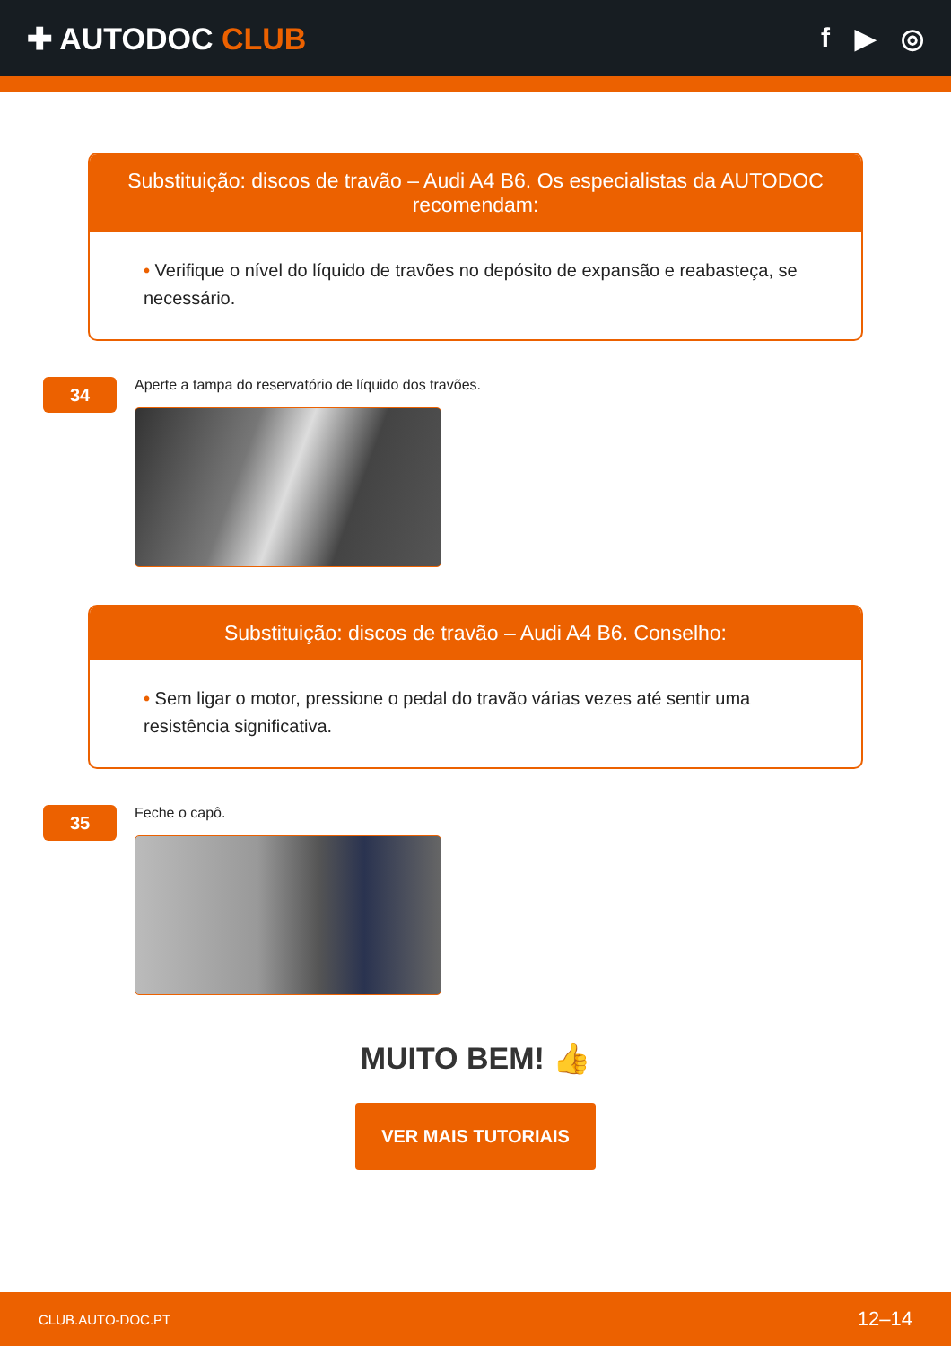✚ AUTODOC CLUB f ▶ ◎
Substituição: discos de travão – Audi A4 B6. Os especialistas da AUTODOC recomendam:
• Verifique o nível do líquido de travões no depósito de expansão e reabasteça, se necessário.
34
Aperte a tampa do reservatório de líquido dos travões.
Substituição: discos de travão – Audi A4 B6. Conselho:
• Sem ligar o motor, pressione o pedal do travão várias vezes até sentir uma resistência significativa.
35
Feche o capô.
MUITO BEM! 👍
VER MAIS TUTORIAIS
CLUB.AUTO-DOC.PT 12–14